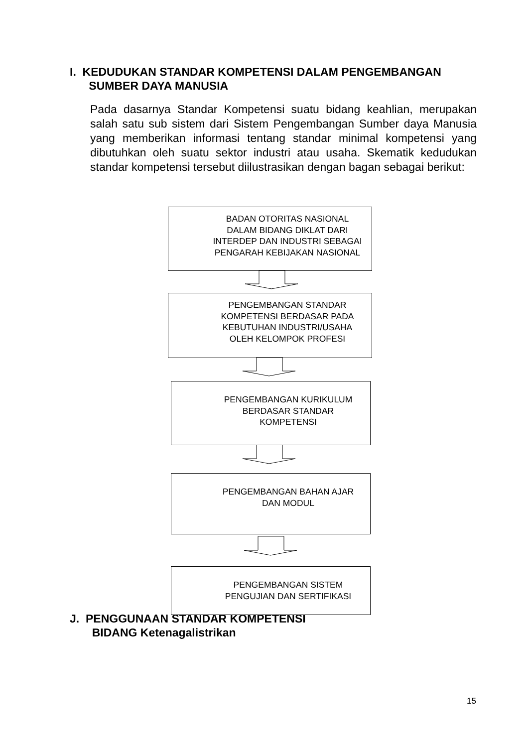I. KEDUDUKAN STANDAR KOMPETENSI DALAM PENGEMBANGAN
SUMBER DAYA MANUSIA
Pada dasarnya Standar Kompetensi suatu bidang keahlian, merupakan salah satu sub sistem dari Sistem Pengembangan Sumber daya Manusia yang memberikan informasi tentang standar minimal kompetensi yang dibutuhkan oleh suatu sektor industri atau usaha. Skematik kedudukan standar kompetensi tersebut diilustrasikan dengan bagan sebagai berikut:
BADAN OTORITAS NASIONAL
DALAM BIDANG DIKLAT DARI
INTERDEP DAN INDUSTRI SEBAGAI
PENGARAH KEBIJAKAN NASIONAL
PENGEMBANGAN STANDAR
KOMPETENSI BERDASAR PADA
KEBUTUHAN INDUSTRI/USAHA
OLEH KELOMPOK PROFESI
PENGEMBANGAN KURIKULUM
BERDASAR STANDAR
KOMPETENSI
PENGEMBANGAN BAHAN AJAR
DAN MODUL
PENGEMBANGAN SISTEM
PENGUJIAN DAN SERTIFIKASI
J. PENGGUNAAN STANDAR KOMPETENSI
BIDANG Ketenagalistrikan
15